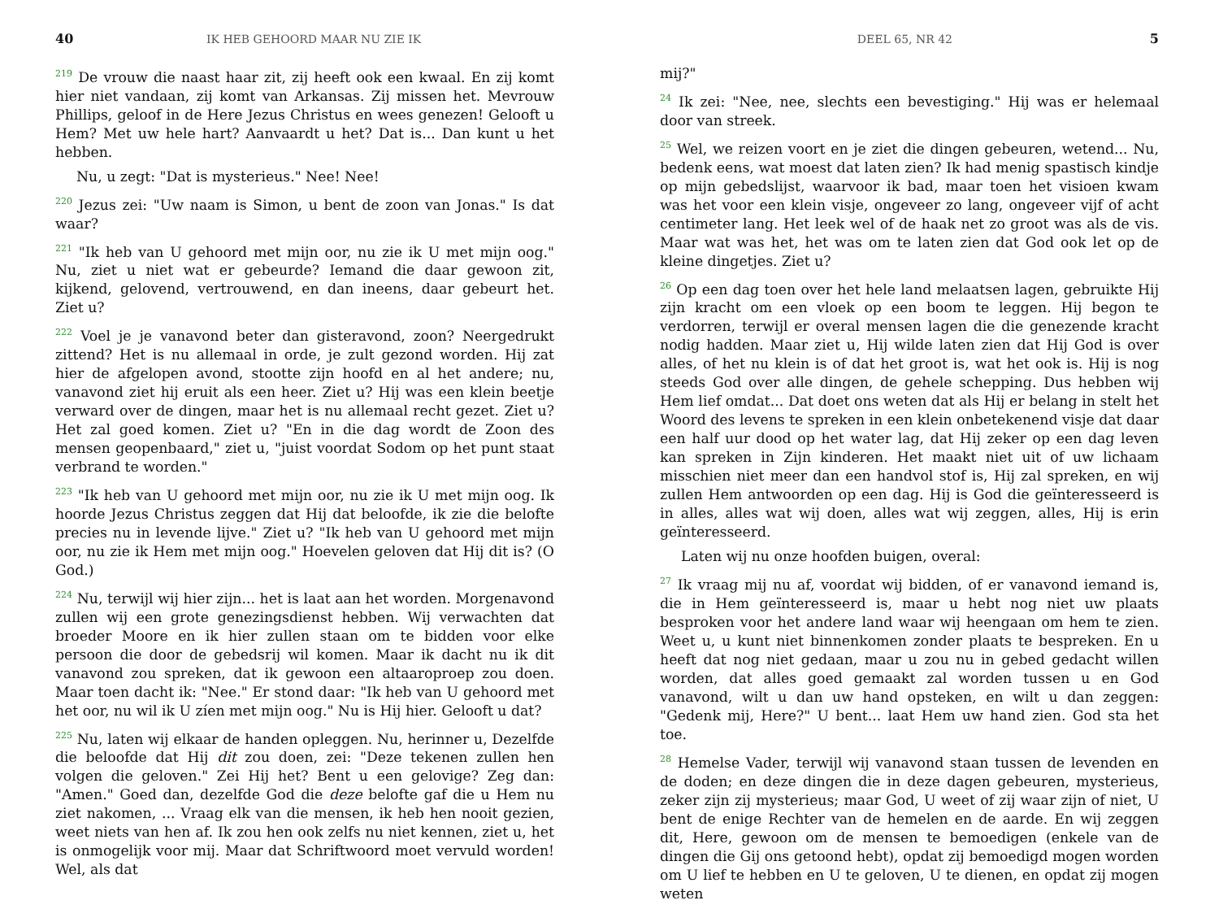40 IK HEB GEHOORD MAAR NU ZIE IK
<sup>219</sup> De vrouw die naast haar zit, zij heeft ook een kwaal. En zij komt hier niet vandaan, zij komt van Arkansas. Zij missen het. Mevrouw Phillips, geloof in de Here Jezus Christus en wees genezen! Gelooft u Hem? Met uw hele hart? Aanvaardt u het? Dat is... Dan kunt u het hebben.
Nu, u zegt: "Dat is mysterieus." Nee! Nee!
<sup>220</sup> Jezus zei: "Uw naam is Simon, u bent de zoon van Jonas." Is dat waar?
<sup>221</sup> "Ik heb van U gehoord met mijn oor, nu zie ik U met mijn oog." Nu, ziet u niet wat er gebeurde? Iemand die daar gewoon zit, kijkend, gelovend, vertrouwend, en dan ineens, daar gebeurt het. Ziet u?
<sup>222</sup> Voel je je vanavond beter dan gisteravond, zoon? Neergedrukt zittend? Het is nu allemaal in orde, je zult gezond worden. Hij zat hier de afgelopen avond, stootte zijn hoofd en al het andere; nu, vanavond ziet hij eruit als een heer. Ziet u? Hij was een klein beetje verward over de dingen, maar het is nu allemaal recht gezet. Ziet u? Het zal goed komen. Ziet u? "En in die dag wordt de Zoon des mensen geopenbaard," ziet u, "juist voordat Sodom op het punt staat verbrand te worden."
<sup>223</sup> "Ik heb van U gehoord met mijn oor, nu zie ik U met mijn oog. Ik hoorde Jezus Christus zeggen dat Hij dat beloofde, ik zie die belofte precies nu in levende lijve." Ziet u? "Ik heb van U gehoord met mijn oor, nu zie ik Hem met mijn oog." Hoevelen geloven dat Hij dit is? (O God.)
<sup>224</sup> Nu, terwijl wij hier zijn... het is laat aan het worden. Morgenavond zullen wij een grote genezingsdienst hebben. Wij verwachten dat broeder Moore en ik hier zullen staan om te bidden voor elke persoon die door de gebedsrij wil komen. Maar ik dacht nu ik dit vanavond zou spreken, dat ik gewoon een altaaroproep zou doen. Maar toen dacht ik: "Nee." Er stond daar: "Ik heb van U gehoord met het oor, nu wil ik U zíen met mijn oog." Nu is Hij hier. Gelooft u dat?
<sup>225</sup> Nu, laten wij elkaar de handen opleggen. Nu, herinner u, Dezelfde die beloofde dat Hij dit zou doen, zei: "Deze tekenen zullen hen volgen die geloven." Zei Hij het? Bent u een gelovige? Zeg dan: "Amen." Goed dan, dezelfde God die deze belofte gaf die u Hem nu ziet nakomen, ... Vraag elk van die mensen, ik heb hen nooit gezien, weet niets van hen af. Ik zou hen ook zelfs nu niet kennen, ziet u, het is onmogelijk voor mij. Maar dat Schriftwoord moet vervuld worden! Wel, als dat
DEEL 65, NR 42 5
mij?"
<sup>24</sup> Ik zei: "Nee, nee, slechts een bevestiging." Hij was er helemaal door van streek.
<sup>25</sup> Wel, we reizen voort en je ziet die dingen gebeuren, wetend... Nu, bedenk eens, wat moest dat laten zien? Ik had menig spastisch kindje op mijn gebedslijst, waarvoor ik bad, maar toen het visioen kwam was het voor een klein visje, ongeveer zo lang, ongeveer vijf of acht centimeter lang. Het leek wel of de haak net zo groot was als de vis. Maar wat was het, het was om te laten zien dat God ook let op de kleine dingetjes. Ziet u?
<sup>26</sup> Op een dag toen over het hele land melaatsen lagen, gebruikte Hij zijn kracht om een vloek op een boom te leggen. Hij begon te verdorren, terwijl er overal mensen lagen die die genezende kracht nodig hadden. Maar ziet u, Hij wilde laten zien dat Hij God is over alles, of het nu klein is of dat het groot is, wat het ook is. Hij is nog steeds God over alle dingen, de gehele schepping. Dus hebben wij Hem lief omdat... Dat doet ons weten dat als Hij er belang in stelt het Woord des levens te spreken in een klein onbetekenend visje dat daar een half uur dood op het water lag, dat Hij zeker op een dag leven kan spreken in Zijn kinderen. Het maakt niet uit of uw lichaam misschien niet meer dan een handvol stof is, Hij zal spreken, en wij zullen Hem antwoorden op een dag. Hij is God die geïnteresseerd is in alles, alles wat wij doen, alles wat wij zeggen, alles, Hij is erin geïnteresseerd.
Laten wij nu onze hoofden buigen, overal:
<sup>27</sup> Ik vraag mij nu af, voordat wij bidden, of er vanavond iemand is, die in Hem geïnteresseerd is, maar u hebt nog niet uw plaats besproken voor het andere land waar wij heengaan om hem te zien. Weet u, u kunt niet binnenkomen zonder plaats te bespreken. En u heeft dat nog niet gedaan, maar u zou nu in gebed gedacht willen worden, dat alles goed gemaakt zal worden tussen u en God vanavond, wilt u dan uw hand opsteken, en wilt u dan zeggen: "Gedenk mij, Here?" U bent... laat Hem uw hand zien. God sta het toe.
<sup>28</sup> Hemelse Vader, terwijl wij vanavond staan tussen de levenden en de doden; en deze dingen die in deze dagen gebeuren, mysterieus, zeker zijn zij mysterieus; maar God, U weet of zij waar zijn of niet, U bent de enige Rechter van de hemelen en de aarde. En wij zeggen dit, Here, gewoon om de mensen te bemoedigen (enkele van de dingen die Gij ons getoond hebt), opdat zij bemoedigd mogen worden om U lief te hebben en U te geloven, U te dienen, en opdat zij mogen weten